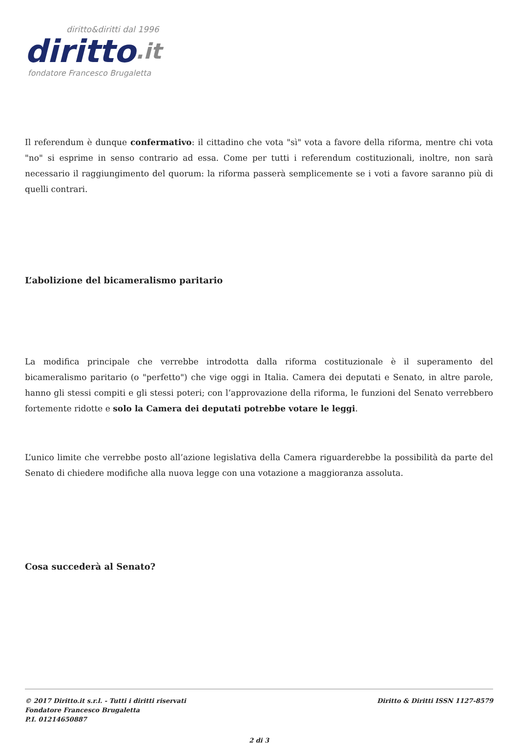diritto&diritti dal 1996
diritto.it
fondatore Francesco Brugaletta
Il referendum è dunque confermativo: il cittadino che vota "sì" vota a favore della riforma, mentre chi vota "no" si esprime in senso contrario ad essa. Come per tutti i referendum costituzionali, inoltre, non sarà necessario il raggiungimento del quorum: la riforma passerà semplicemente se i voti a favore saranno più di quelli contrari.
L’abolizione del bicameralismo paritario
La modifica principale che verrebbe introdotta dalla riforma costituzionale è il superamento del bicameralismo paritario (o "perfetto") che vige oggi in Italia. Camera dei deputati e Senato, in altre parole, hanno gli stessi compiti e gli stessi poteri; con l’approvazione della riforma, le funzioni del Senato verrebbero fortemente ridotte e solo la Camera dei deputati potrebbe votare le leggi.
L’unico limite che verrebbe posto all’azione legislativa della Camera riguarderebbe la possibilità da parte del Senato di chiedere modifiche alla nuova legge con una votazione a maggioranza assoluta.
Cosa succederà al Senato?
© 2017 Diritto.it s.r.l. - Tutti i diritti riservati
Fondatore Francesco Brugaletta
P.I. 01214650887
Diritto & Diritti ISSN 1127-8579
2 di 3